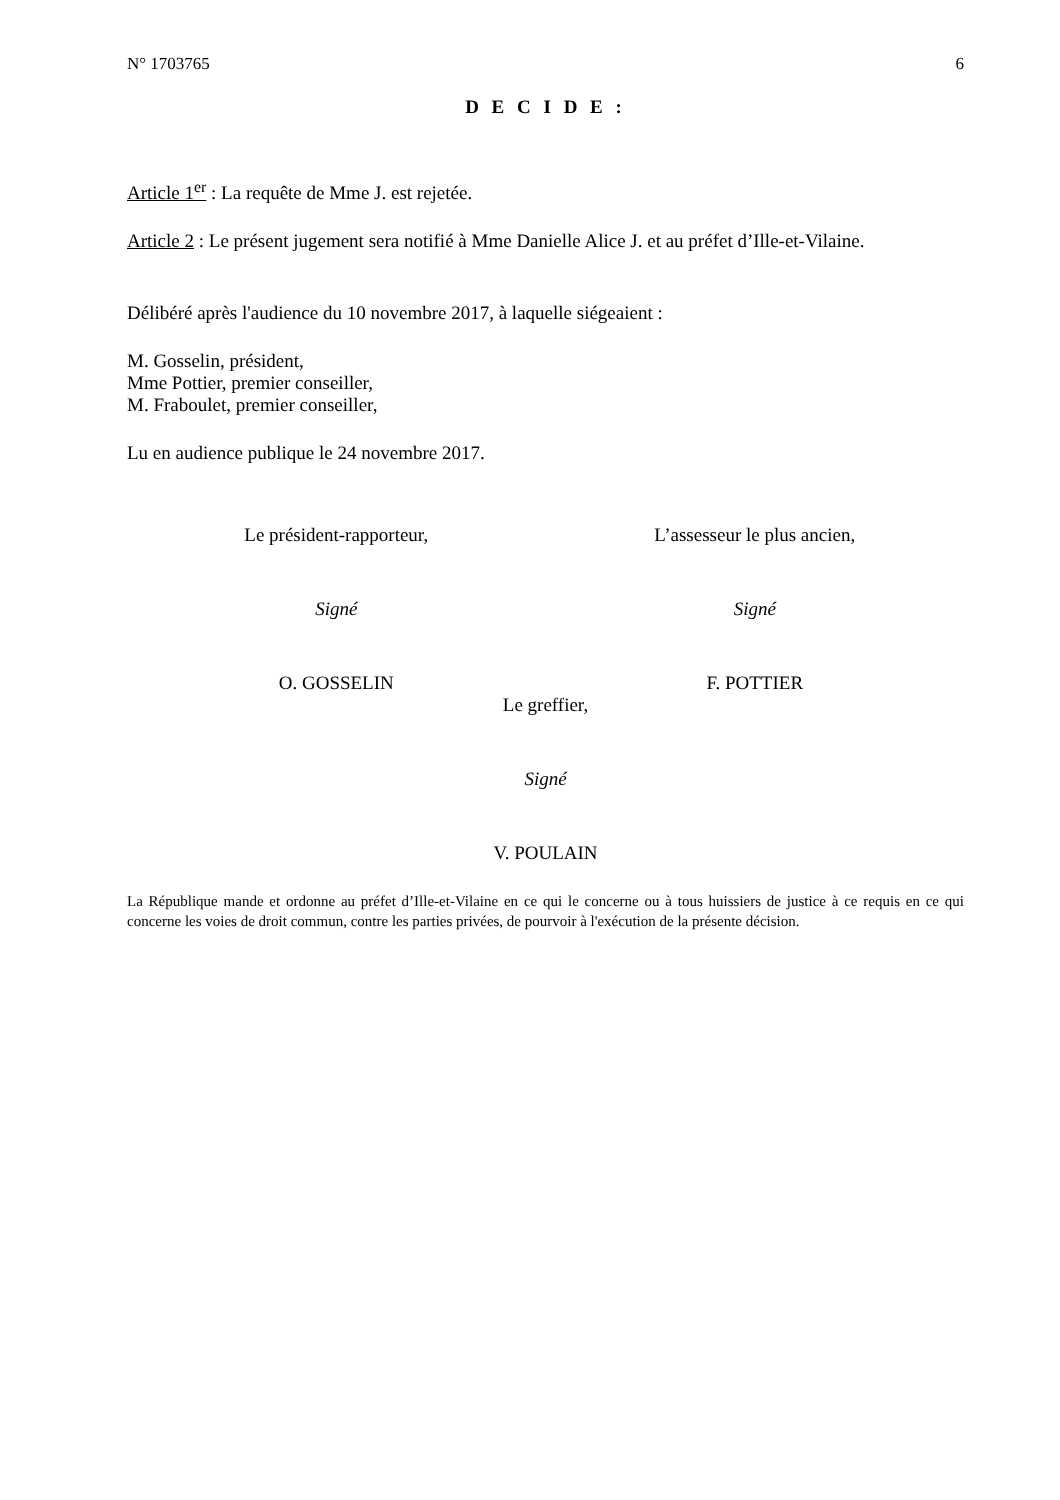N° 1703765 6
D E C I D E :
Article 1<sup>er</sup> : La requête de Mme J. est rejetée.
Article 2 : Le présent jugement sera notifié à Mme Danielle Alice J. et au préfet d’Ille-et-Vilaine.
Délibéré après l'audience du 10 novembre 2017, à laquelle siégeaient :
M. Gosselin, président,
Mme Pottier, premier conseiller,
M. Fraboulet, premier conseiller,
Lu en audience publique le 24 novembre 2017.
Le président-rapporteur, L’assesseur le plus ancien,
Signé Signé
O. GOSSELIN F. POTTIER
Le greffier,
Signé
V. POULAIN
La République mande et ordonne au préfet d’Ille-et-Vilaine en ce qui le concerne ou à tous huissiers de justice à ce requis en ce qui concerne les voies de droit commun, contre les parties privées, de pourvoir à l'exécution de la présente décision.